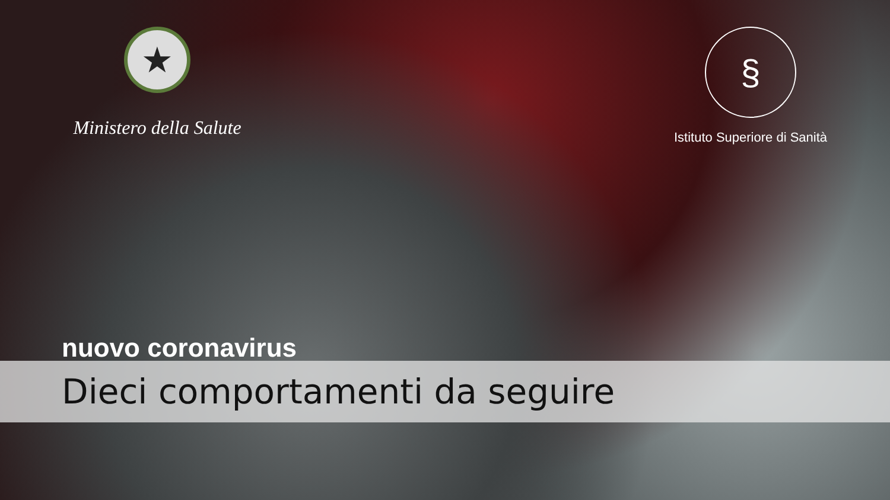★
Ministero della Salute
§
Istituto Superiore di Sanità
nuovo coronavirus
Dieci comportamenti da seguire